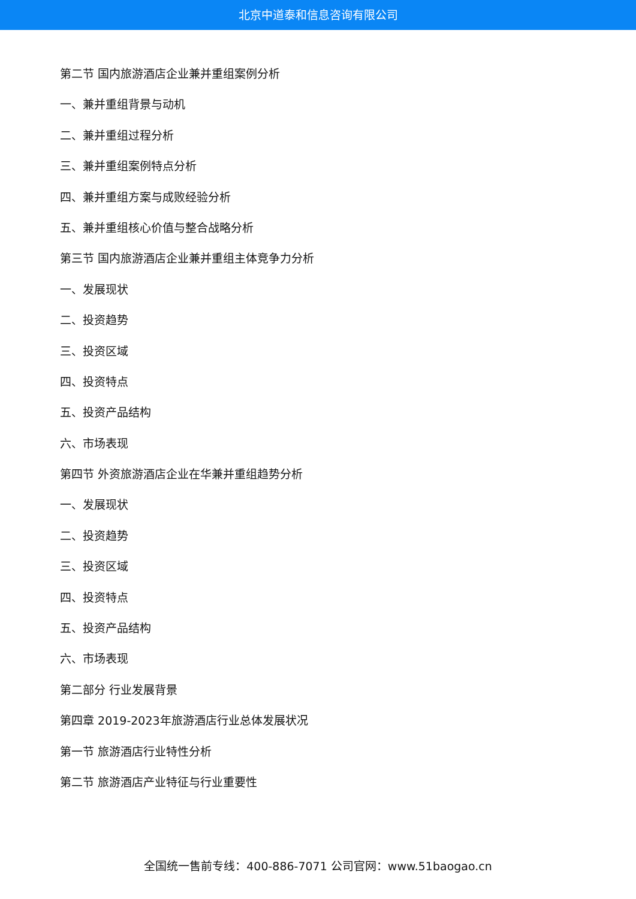北京中道泰和信息咨询有限公司
第二节 国内旅游酒店企业兼并重组案例分析
一、兼并重组背景与动机
二、兼并重组过程分析
三、兼并重组案例特点分析
四、兼并重组方案与成败经验分析
五、兼并重组核心价值与整合战略分析
第三节 国内旅游酒店企业兼并重组主体竞争力分析
一、发展现状
二、投资趋势
三、投资区域
四、投资特点
五、投资产品结构
六、市场表现
第四节 外资旅游酒店企业在华兼并重组趋势分析
一、发展现状
二、投资趋势
三、投资区域
四、投资特点
五、投资产品结构
六、市场表现
第二部分 行业发展背景
第四章 2019-2023年旅游酒店行业总体发展状况
第一节 旅游酒店行业特性分析
第二节 旅游酒店产业特征与行业重要性
全国统一售前专线：400-886-7071 公司官网：www.51baogao.cn